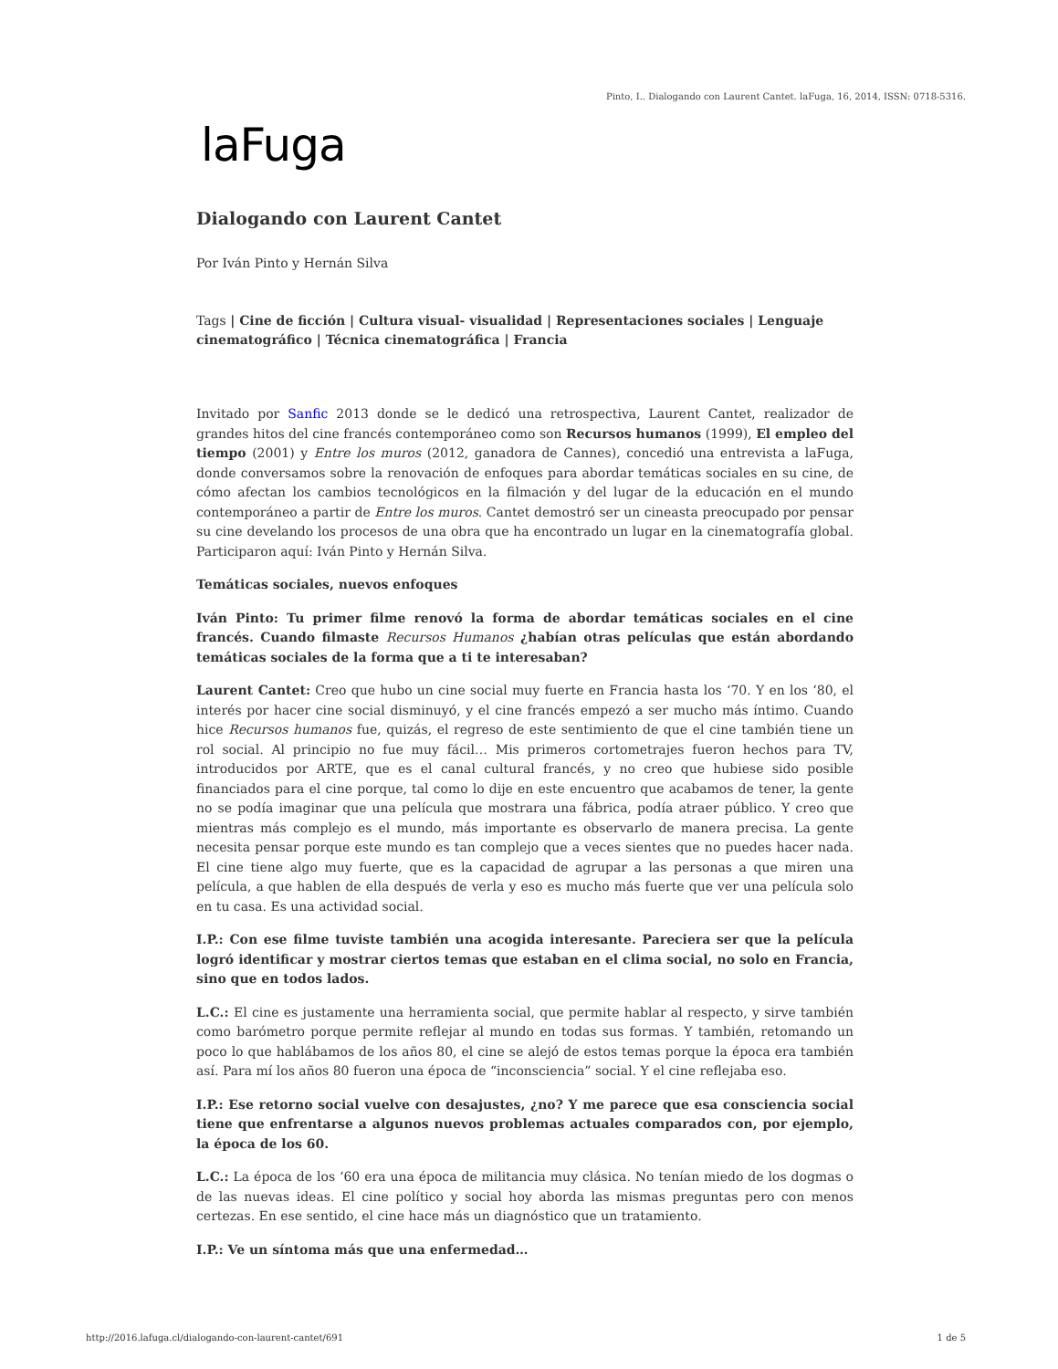Pinto, I.. Dialogando con Laurent Cantet. laFuga, 16, 2014, ISSN: 0718-5316.
laFuga
Dialogando con Laurent Cantet
Por Iván Pinto y Hernán Silva
Tags | Cine de ficción | Cultura visual- visualidad | Representaciones sociales | Lenguaje cinematográfico | Técnica cinematográfica | Francia
Invitado por Sanfic 2013 donde se le dedicó una retrospectiva, Laurent Cantet, realizador de grandes hitos del cine francés contemporáneo como son Recursos humanos (1999), El empleo del tiempo (2001) y Entre los muros (2012, ganadora de Cannes), concedió una entrevista a laFuga, donde conversamos sobre la renovación de enfoques para abordar temáticas sociales en su cine, de cómo afectan los cambios tecnológicos en la filmación y del lugar de la educación en el mundo contemporáneo a partir de Entre los muros. Cantet demostró ser un cineasta preocupado por pensar su cine develando los procesos de una obra que ha encontrado un lugar en la cinematografía global. Participaron aquí: Iván Pinto y Hernán Silva.
Temáticas sociales, nuevos enfoques
Iván Pinto: Tu primer filme renovó la forma de abordar temáticas sociales en el cine francés. Cuando filmaste Recursos Humanos ¿habían otras películas que están abordando temáticas sociales de la forma que a ti te interesaban?
Laurent Cantet: Creo que hubo un cine social muy fuerte en Francia hasta los ‘70. Y en los ‘80, el interés por hacer cine social disminuyó, y el cine francés empezó a ser mucho más íntimo. Cuando hice Recursos humanos fue, quizás, el regreso de este sentimiento de que el cine también tiene un rol social. Al principio no fue muy fácil… Mis primeros cortometrajes fueron hechos para TV, introducidos por ARTE, que es el canal cultural francés, y no creo que hubiese sido posible financiados para el cine porque, tal como lo dije en este encuentro que acabamos de tener, la gente no se podía imaginar que una película que mostrara una fábrica, podía atraer público. Y creo que mientras más complejo es el mundo, más importante es observarlo de manera precisa. La gente necesita pensar porque este mundo es tan complejo que a veces sientes que no puedes hacer nada. El cine tiene algo muy fuerte, que es la capacidad de agrupar a las personas a que miren una película, a que hablen de ella después de verla y eso es mucho más fuerte que ver una película solo en tu casa. Es una actividad social.
I.P.: Con ese filme tuviste también una acogida interesante. Pareciera ser que la película logró identificar y mostrar ciertos temas que estaban en el clima social, no solo en Francia, sino que en todos lados.
L.C.: El cine es justamente una herramienta social, que permite hablar al respecto, y sirve también como barómetro porque permite reflejar al mundo en todas sus formas. Y también, retomando un poco lo que hablábamos de los años 80, el cine se alejó de estos temas porque la época era también así. Para mí los años 80 fueron una época de “inconsciencia” social. Y el cine reflejaba eso.
I.P.: Ese retorno social vuelve con desajustes, ¿no? Y me parece que esa consciencia social tiene que enfrentarse a algunos nuevos problemas actuales comparados con, por ejemplo, la época de los 60.
L.C.: La época de los ‘60 era una época de militancia muy clásica. No tenían miedo de los dogmas o de las nuevas ideas. El cine político y social hoy aborda las mismas preguntas pero con menos certezas. En ese sentido, el cine hace más un diagnóstico que un tratamiento.
I.P.: Ve un síntoma más que una enfermedad…
http://2016.lafuga.cl/dialogando-con-laurent-cantet/691 1 de 5